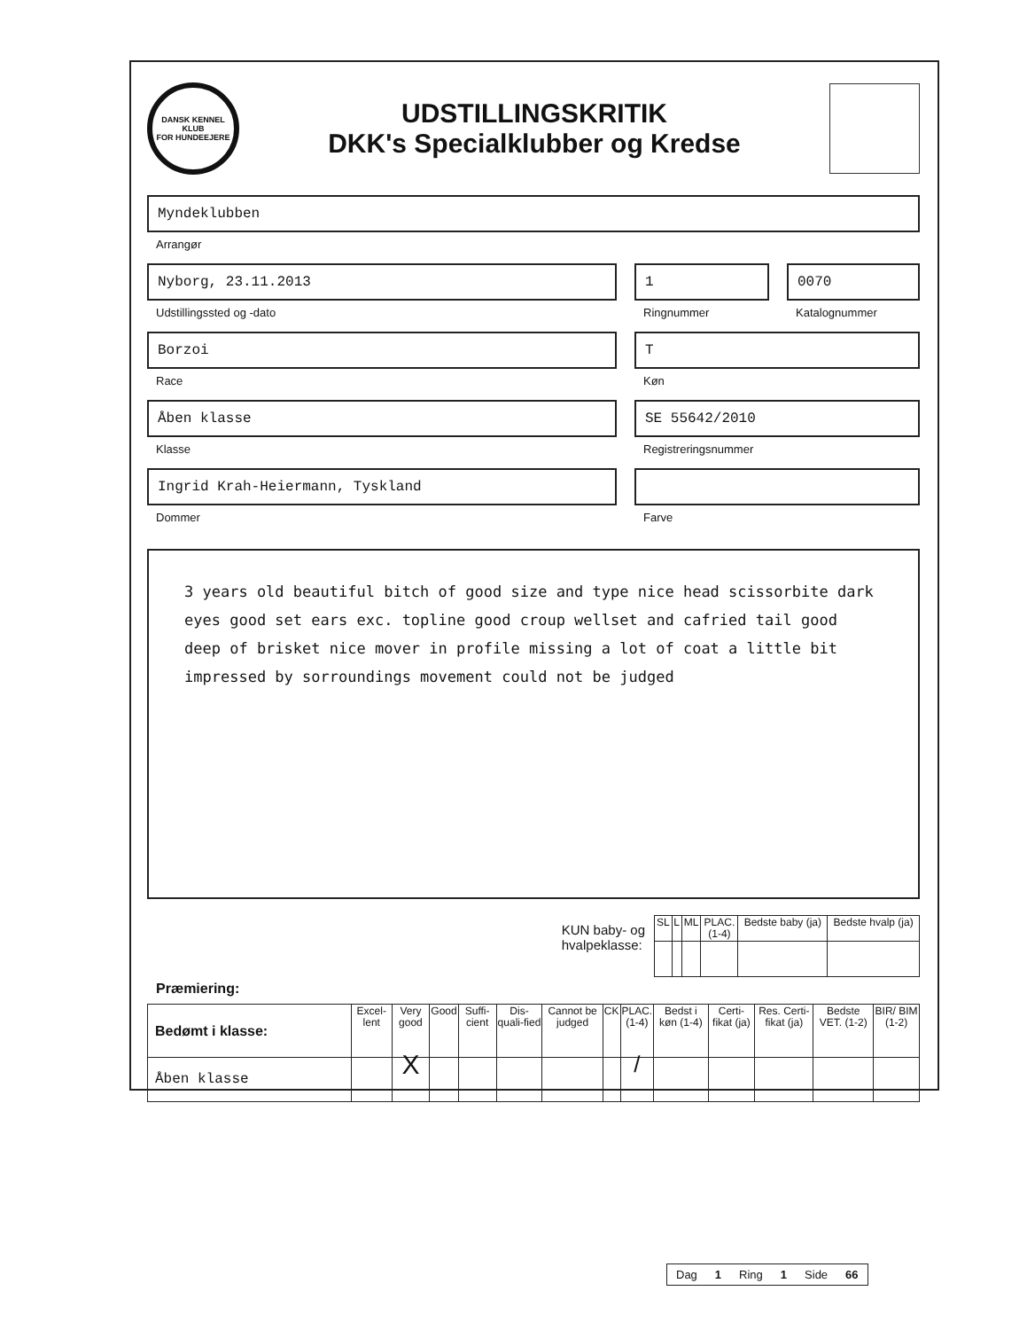DANSK KENNEL KLUB
FOR HUNDEEJERE
UDSTILLINGSKRITIK
DKK's Specialklubber og Kredse
Myndeklubben
Arrangør
Nyborg, 23.11.2013
Udstillingssted og -dato
1
Ringnummer
0070
Katalognummer
Borzoi
Race
T
Køn
Åben klasse
Klasse
SE 55642/2010
Registreringsnummer
Ingrid Krah-Heiermann, Tyskland
Dommer
Farve
3 years old beautiful bitch of good size and type nice head scissorbite dark eyes good set ears exc. topline good croup wellset and cafried tail good deep of brisket nice mover in profile missing a lot of coat a little bit impressed by sorroundings movement could not be judged
KUN baby- og
hvalpeklasse:
| SL | L | ML | PLAC. (1-4) | Bedste baby (ja) | Bedste hvalp (ja) |
| --- | --- | --- | --- | --- | --- |
Præmiering:
| Bedømt i klasse: | Excel-lent | Very good | Good | Suffi-cient | Dis-quali-fied | Cannot be judged | CK | PLAC. (1-4) | Bedst i køn (1-4) | Certi-fikat (ja) | Res. Certi-fikat (ja) | Bedste VET. (1-2) | BIR/ BIM (1-2) |
| --- | --- | --- | --- | --- | --- | --- | --- | --- | --- | --- | --- | --- | --- |
| Åben klasse | | X | | | | | | / | | | | | |
Dag 1 Ring 1 Side 66